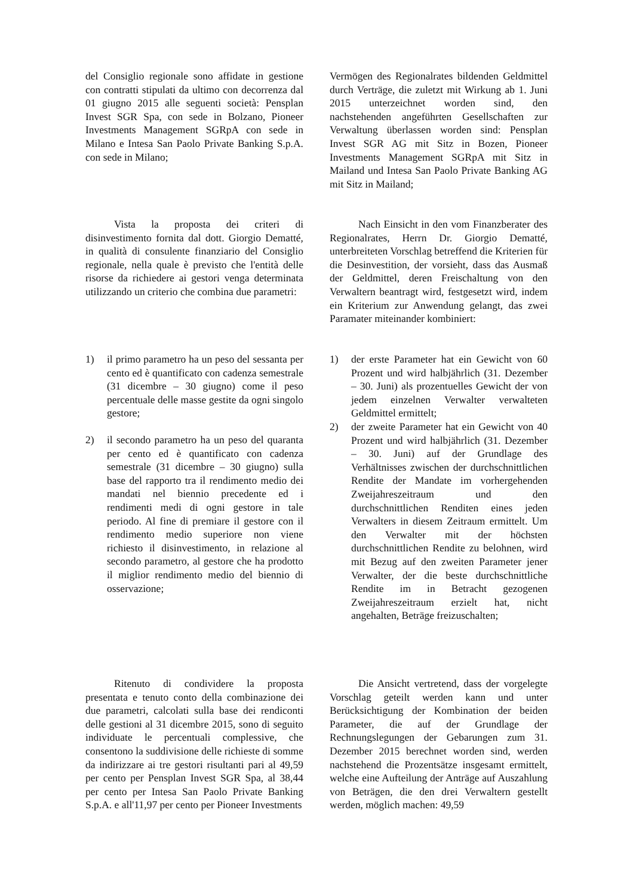del Consiglio regionale sono affidate in gestione con contratti stipulati da ultimo con decorrenza dal 01 giugno 2015 alle seguenti società: Pensplan Invest SGR Spa, con sede in Bolzano, Pioneer Investments Management SGRpA con sede in Milano e Intesa San Paolo Private Banking S.p.A. con sede in Milano;
Vermögen des Regionalrates bildenden Geldmittel durch Verträge, die zuletzt mit Wirkung ab 1. Juni 2015 unterzeichnet worden sind, den nachstehenden angeführten Gesellschaften zur Verwaltung überlassen worden sind: Pensplan Invest SGR AG mit Sitz in Bozen, Pioneer Investments Management SGRpA mit Sitz in Mailand und Intesa San Paolo Private Banking AG mit Sitz in Mailand;
Vista la proposta dei criteri di disinvestimento fornita dal dott. Giorgio Dematté, in qualità di consulente finanziario del Consiglio regionale, nella quale è previsto che l'entità delle risorse da richiedere ai gestori venga determinata utilizzando un criterio che combina due parametri:
Nach Einsicht in den vom Finanzberater des Regionalrates, Herrn Dr. Giorgio Dematté, unterbreiteten Vorschlag betreffend die Kriterien für die Desinvestition, der vorsieht, dass das Ausmaß der Geldmittel, deren Freischaltung von den Verwaltern beantragt wird, festgesetzt wird, indem ein Kriterium zur Anwendung gelangt, das zwei Paramater miteinander kombiniert:
1) il primo parametro ha un peso del sessanta per cento ed è quantificato con cadenza semestrale (31 dicembre – 30 giugno) come il peso percentuale delle masse gestite da ogni singolo gestore;
2) il secondo parametro ha un peso del quaranta per cento ed è quantificato con cadenza semestrale (31 dicembre – 30 giugno) sulla base del rapporto tra il rendimento medio dei mandati nel biennio precedente ed i rendimenti medi di ogni gestore in tale periodo. Al fine di premiare il gestore con il rendimento medio superiore non viene richiesto il disinvestimento, in relazione al secondo parametro, al gestore che ha prodotto il miglior rendimento medio del biennio di osservazione;
1) der erste Parameter hat ein Gewicht von 60 Prozent und wird halbjährlich (31. Dezember – 30. Juni) als prozentuelles Gewicht der von jedem einzelnen Verwalter verwalteten Geldmittel ermittelt;
2) der zweite Parameter hat ein Gewicht von 40 Prozent und wird halbjährlich (31. Dezember – 30. Juni) auf der Grundlage des Verhältnisses zwischen der durchschnittlichen Rendite der Mandate im vorhergehenden Zweijahreszeitraum und den durchschnittlichen Renditen eines jeden Verwalters in diesem Zeitraum ermittelt. Um den Verwalter mit der höchsten durchschnittlichen Rendite zu belohnen, wird mit Bezug auf den zweiten Parameter jener Verwalter, der die beste durchschnittliche Rendite im in Betracht gezogenen Zweijahreszeitraum erzielt hat, nicht angehalten, Beträge freizuschalten;
Ritenuto di condividere la proposta presentata e tenuto conto della combinazione dei due parametri, calcolati sulla base dei rendiconti delle gestioni al 31 dicembre 2015, sono di seguito individuate le percentuali complessive, che consentono la suddivisione delle richieste di somme da indirizzare ai tre gestori risultanti pari al 49,59 per cento per Pensplan Invest SGR Spa, al 38,44 per cento per Intesa San Paolo Private Banking S.p.A. e all'11,97 per cento per Pioneer Investments
Die Ansicht vertretend, dass der vorgelegte Vorschlag geteilt werden kann und unter Berücksichtigung der Kombination der beiden Parameter, die auf der Grundlage der Rechnungslegungen der Gebarungen zum 31. Dezember 2015 berechnet worden sind, werden nachstehend die Prozentsätze insgesamt ermittelt, welche eine Aufteilung der Anträge auf Auszahlung von Beträgen, die den drei Verwaltern gestellt werden, möglich machen: 49,59